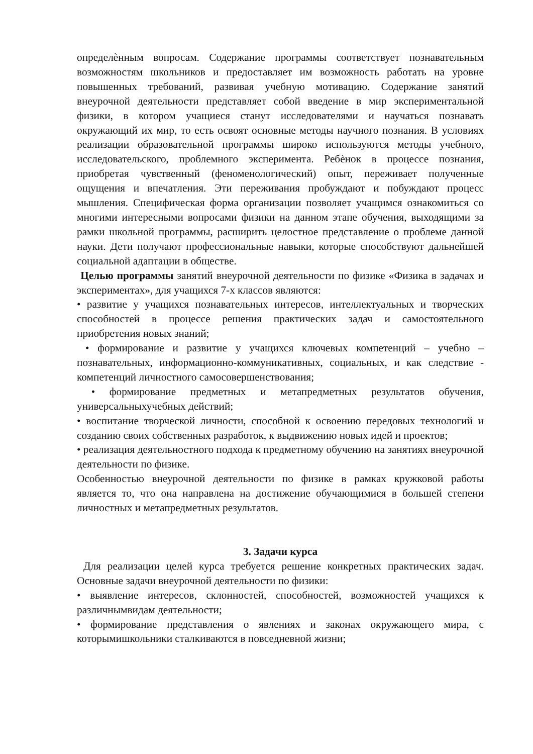определѐнным вопросам. Содержание программы соответствует познавательным возможностям школьников и предоставляет им возможность работать на уровне повышенных требований, развивая учебную мотивацию. Содержание занятий внеурочной деятельности представляет собой введение в мир экспериментальной физики, в котором учащиеся станут исследователями и научаться познавать окружающий их мир, то есть освоят основные методы научного познания. В условиях реализации образовательной программы широко используются методы учебного, исследовательского, проблемного эксперимента. Ребѐнок в процессе познания, приобретая чувственный (феноменологический) опыт, переживает полученные ощущения и впечатления. Эти переживания пробуждают и побуждают процесс мышления. Специфическая форма организации позволяет учащимся ознакомиться со многими интересными вопросами физики на данном этапе обучения, выходящими за рамки школьной программы, расширить целостное представление о проблеме данной науки. Дети получают профессиональные навыки, которые способствуют дальнейшей социальной адаптации в обществе.
Целью программы занятий внеурочной деятельности по физике «Физика в задачах и экспериментах», для учащихся 7-х классов являются:
• развитие у учащихся познавательных интересов, интеллектуальных и творческих способностей в процессе решения практических задач и самостоятельного приобретения новых знаний;
• формирование и развитие у учащихся ключевых компетенций – учебно – познавательных, информационно-коммуникативных, социальных, и как следствие - компетенций личностного самосовершенствования;
• формирование предметных и метапредметных результатов обучения, универсальныхучебных действий;
• воспитание творческой личности, способной к освоению передовых технологий и созданию своих собственных разработок, к выдвижению новых идей и проектов;
• реализация деятельностного подхода к предметному обучению на занятиях внеурочной деятельности по физике.
Особенностью внеурочной деятельности по физике в рамках кружковой работы является то, что она направлена на достижение обучающимися в большей степени личностных и метапредметных результатов.
3. Задачи курса
Для реализации целей курса требуется решение конкретных практических задач. Основные задачи внеурочной деятельности по физики:
• выявление интересов, склонностей, способностей, возможностей учащихся к различнымвидам деятельности;
• формирование представления о явлениях и законах окружающего мира, с которымишкольники сталкиваются в повседневной жизни;